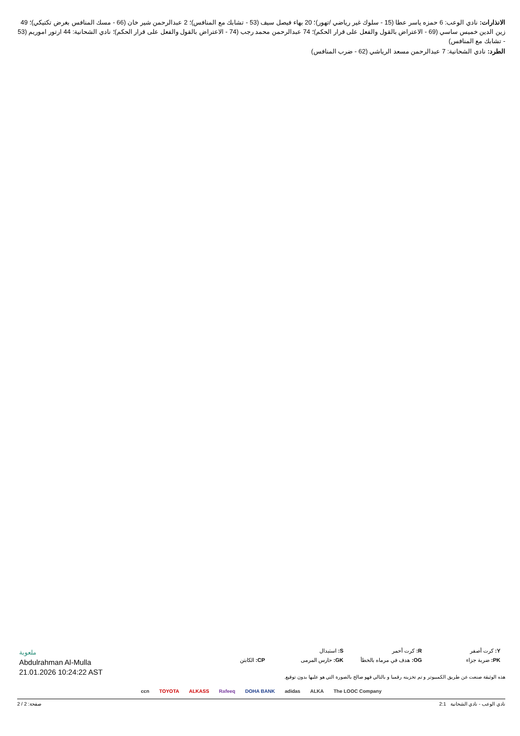الانذارات: نادي الوعب: 6 حمزه ياسر عطا (15 - سلوك غير رياضي /تهور)؛ 20 بهاء فيصل سيف (53 - تشابك مع المنافس)؛ 2 عبدالرحمن شير خان (66 - مسك المنافس بغرض تكتيكي)؛ 49 زين الدين خميس ساسي (69 - الاعتراض بالقول والفعل على قرار الحكم)؛ 74 عبدالرحمن محمد رجب (74 - الاعتراض بالقول والفعل على قرار الحكم)؛ نادي الشحانية: 44 ارتور اموريم (53 - تشابك مع المنافس)
الطرد: نادي الشحانية: 7 عبدالرحمن مسعد الرياشي (62 - ضرب المنافس)
ملعوبة
Abdulrahman Al-Mulla
21.01.2026 10:24:22 AST
Y: كرت أصفر
R: كرت أحمر
S: استبدال
PK: ضربة جزاء
OG: هدف في مرماه بالخطأ
GK: حارس المرمى
CP: الكابتن
هذه الوثيقة صنعت عن طريق الكمبيوتر و تم تخزينه رقميا و بالتالي فهو صالح بالصورة التي هو عليها بدون توقيع.
ccn TOYOTA ALKASS Rafeeq DOHA BANK adidas ALKA The LOOC Company
صفحة: 2 / 2 نادي الوعب - نادي الشحانية 2:1